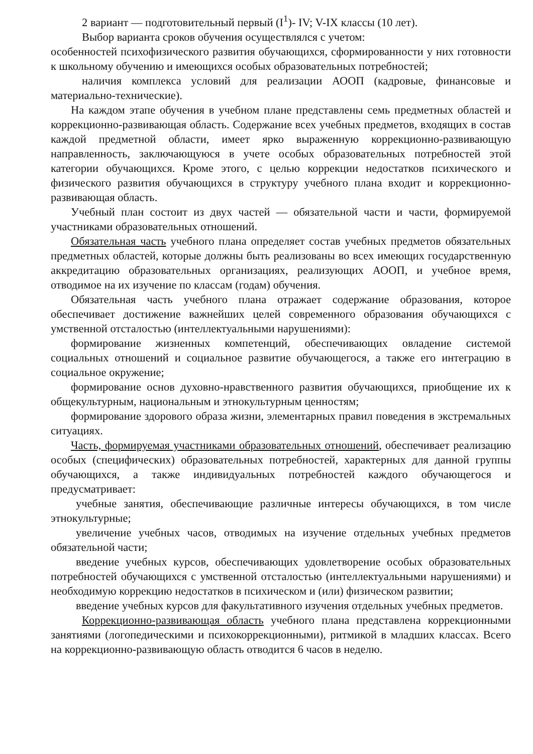2 вариант — подготовительный первый (I<sup>1</sup>)- IV; V-IX классы (10 лет).
Выбор варианта сроков обучения осуществлялся с учетом:
особенностей психофизического развития обучающихся, сформированности у них готовности к школьному обучению и имеющихся особых образовательных потребностей;
наличия комплекса условий для реализации АООП (кадровые, финансовые и материально-технические).
На каждом этапе обучения в учебном плане представлены семь предметных областей и коррекционно-развивающая область. Содержание всех учебных предметов, входящих в состав каждой предметной области, имеет ярко выраженную коррекционно-развивающую направленность, заключающуюся в учете особых образовательных потребностей этой категории обучающихся. Кроме этого, с целью коррекции недостатков психического и физического развития обучающихся в структуру учебного плана входит и коррекционно-развивающая область.
Учебный план состоит из двух частей — обязательной части и части, формируемой участниками образовательных отношений.
Обязательная часть учебного плана определяет состав учебных предметов обязательных предметных областей, которые должны быть реализованы во всех имеющих государственную аккредитацию образовательных организациях, реализующих АООП, и учебное время, отводимое на их изучение по классам (годам) обучения.
Обязательная часть учебного плана отражает содержание образования, которое обеспечивает достижение важнейших целей современного образования обучающихся с умственной отсталостью (интеллектуальными нарушениями):
формирование жизненных компетенций, обеспечивающих овладение системой социальных отношений и социальное развитие обучающегося, а также его интеграцию в социальное окружение;
формирование основ духовно-нравственного развития обучающихся, приобщение их к общекультурным, национальным и этнокультурным ценностям;
формирование здорового образа жизни, элементарных правил поведения в экстремальных ситуациях.
Часть, формируемая участниками образовательных отношений, обеспечивает реализацию особых (специфических) образовательных потребностей, характерных для данной группы обучающихся, а также индивидуальных потребностей каждого обучающегося и предусматривает:
учебные занятия, обеспечивающие различные интересы обучающихся, в том числе этнокультурные;
увеличение учебных часов, отводимых на изучение отдельных учебных предметов обязательной части;
введение учебных курсов, обеспечивающих удовлетворение особых образовательных потребностей обучающихся с умственной отсталостью (интеллектуальными нарушениями) и необходимую коррекцию недостатков в психическом и (или) физическом развитии;
введение учебных курсов для факультативного изучения отдельных учебных предметов.
Коррекционно-развивающая область учебного плана представлена коррекционными занятиями (логопедическими и психокоррекционными), ритмикой в младших классах. Всего на коррекционно-развивающую область отводится 6 часов в неделю.